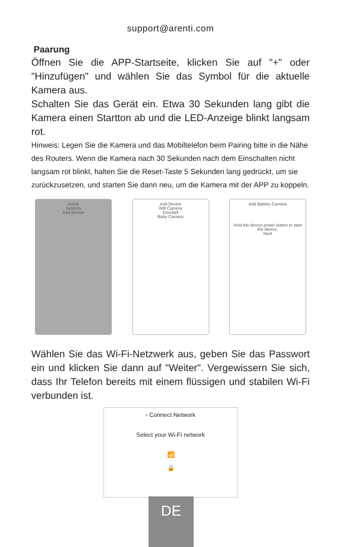support@arenti.com
Paarung
Öffnen Sie die APP-Startseite, klicken Sie auf "+" oder "Hinzufügen" und wählen Sie das Symbol für die aktuelle Kamera aus.
Schalten Sie das Gerät ein. Etwa 30 Sekunden lang gibt die Kamera einen Startton ab und die LED-Anzeige blinkt langsam rot.
Hinweis: Legen Sie die Kamera und das Mobiltelefon beim Pairing bitte in die Nähe des Routers. Wenn die Kamera nach 30 Sekunden nach dem Einschalten nicht langsam rot blinkt, halten Sie die Reset-Taste 5 Sekunden lang gedrückt, um sie zurückzusetzen, und starten Sie dann neu, um die Kamera mit der APP zu koppeln.
Arenti
Devices
Add Device
Add Device
Wifi Camera
Doorbell
Baby Camera
Add Battery Camera
Hold the device power button to start the device.
Next
Wählen Sie das Wi-Fi-Netzwerk aus, geben Sie das Passwort ein und klicken Sie dann auf "Weiter". Vergewissern Sie sich, dass Ihr Telefon bereits mit einem flüssigen und stabilen Wi-Fi verbunden ist.
‹ Connect Network
Select your Wi-Fi network
📶
🔒
DE